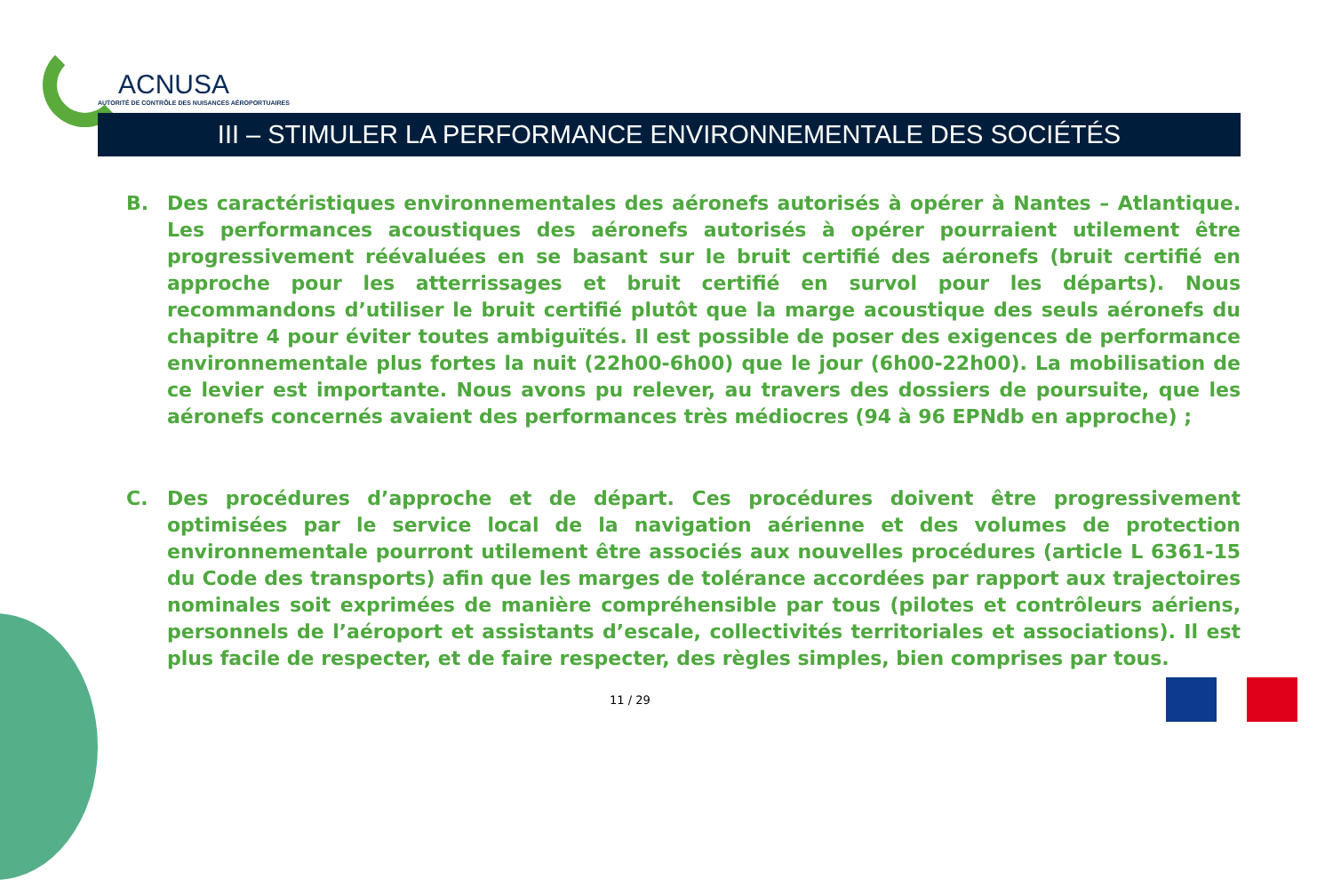ACNUSA
AUTORITÉ DE CONTRÔLE DES NUISANCES AÉROPORTUAIRES
III – STIMULER LA PERFORMANCE ENVIRONNEMENTALE DES SOCIÉTÉS
B. Des caractéristiques environnementales des aéronefs autorisés à opérer à Nantes – Atlantique. Les performances acoustiques des aéronefs autorisés à opérer pourraient utilement être progressivement réévaluées en se basant sur le bruit certifié des aéronefs (bruit certifié en approche pour les atterrissages et bruit certifié en survol pour les départs). Nous recommandons d’utiliser le bruit certifié plutôt que la marge acoustique des seuls aéronefs du chapitre 4 pour éviter toutes ambiguïtés. Il est possible de poser des exigences de performance environnementale plus fortes la nuit (22h00-6h00) que le jour (6h00-22h00). La mobilisation de ce levier est importante. Nous avons pu relever, au travers des dossiers de poursuite, que les aéronefs concernés avaient des performances très médiocres (94 à 96 EPNdb en approche) ;
C. Des procédures d’approche et de départ. Ces procédures doivent être progressivement optimisées par le service local de la navigation aérienne et des volumes de protection environnementale pourront utilement être associés aux nouvelles procédures (article L 6361-15 du Code des transports) afin que les marges de tolérance accordées par rapport aux trajectoires nominales soit exprimées de manière compréhensible par tous (pilotes et contrôleurs aériens, personnels de l’aéroport et assistants d’escale, collectivités territoriales et associations). Il est plus facile de respecter, et de faire respecter, des règles simples, bien comprises par tous.
11 / 29